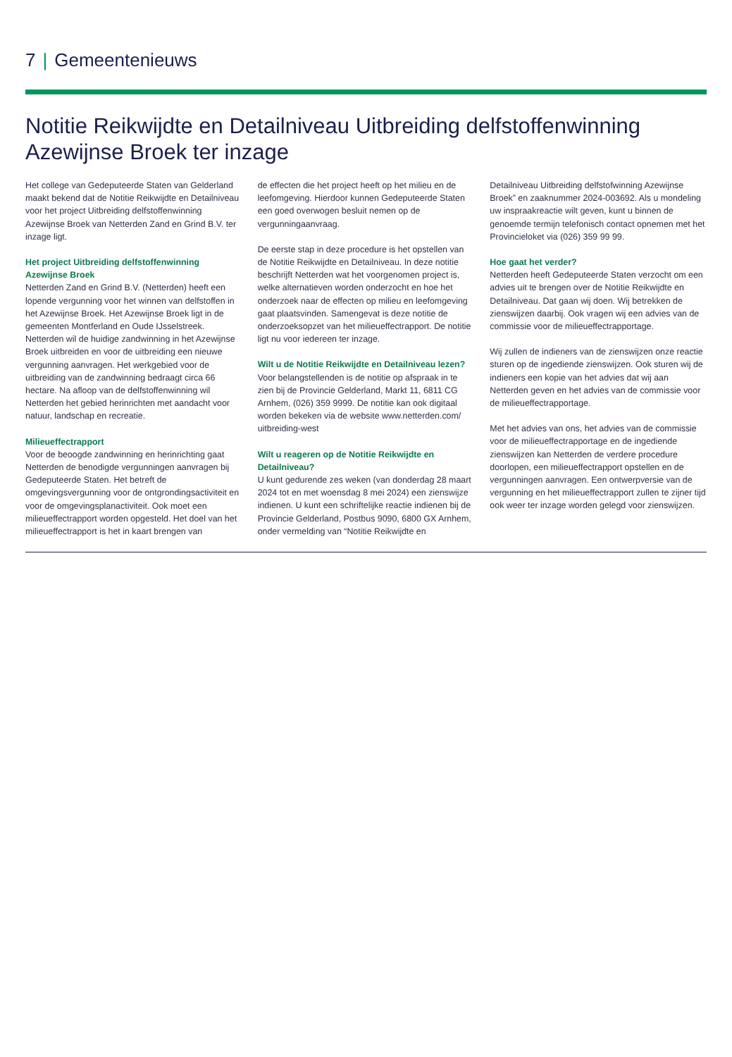7 | Gemeentenieuws
Notitie Reikwijdte en Detailniveau Uitbreiding delfstoffenwinning Azewijnse Broek ter inzage
Het college van Gedeputeerde Staten van Gelderland maakt bekend dat de Notitie Reikwijdte en Detailniveau voor het project Uitbreiding delfstoffenwinning Azewijnse Broek van Netterden Zand en Grind B.V. ter inzage ligt.
Het project Uitbreiding delfstoffenwinning Azewijnse Broek
Netterden Zand en Grind B.V. (Netterden) heeft een lopende vergunning voor het winnen van delfstoffen in het Azewijnse Broek. Het Azewijnse Broek ligt in de gemeenten Montferland en Oude IJsselstreek. Netterden wil de huidige zandwinning in het Azewijnse Broek uitbreiden en voor de uitbreiding een nieuwe vergunning aanvragen. Het werkgebied voor de uitbreiding van de zandwinning bedraagt circa 66 hectare. Na afloop van de delfstoffenwinning wil Netterden het gebied herinrichten met aandacht voor natuur, landschap en recreatie.
Milieueffectrapport
Voor de beoogde zandwinning en herinrichting gaat Netterden de benodigde vergunningen aanvragen bij Gedeputeerde Staten. Het betreft de omgevingsvergunning voor de ontgrondingsactiviteit en voor de omgevingsplanactiviteit. Ook moet een milieueffectrapport worden opgesteld. Het doel van het milieueffectrapport is het in kaart brengen van
de effecten die het project heeft op het milieu en de leefomgeving. Hierdoor kunnen Gedeputeerde Staten een goed overwogen besluit nemen op de vergunningaanvraag.
De eerste stap in deze procedure is het opstellen van de Notitie Reikwijdte en Detailniveau. In deze notitie beschrijft Netterden wat het voorgenomen project is, welke alternatieven worden onderzocht en hoe het onderzoek naar de effecten op milieu en leefomgeving gaat plaatsvinden. Samengevat is deze notitie de onderzoeksopzet van het milieueffectrapport. De notitie ligt nu voor iedereen ter inzage.
Wilt u de Notitie Reikwijdte en Detailniveau lezen?
Voor belangstellenden is de notitie op afspraak in te zien bij de Provincie Gelderland, Markt 11, 6811 CG Arnhem, (026) 359 9999. De notitie kan ook digitaal worden bekeken via de website www.netterden.com/ uitbreiding-west
Wilt u reageren op de Notitie Reikwijdte en Detailniveau?
U kunt gedurende zes weken (van donderdag 28 maart 2024 tot en met woensdag 8 mei 2024) een zienswijze indienen. U kunt een schriftelijke reactie indienen bij de Provincie Gelderland, Postbus 9090, 6800 GX Arnhem, onder vermelding van “Notitie Reikwijdte en
Detailniveau Uitbreiding delfstofwinning Azewijnse Broek” en zaaknummer 2024-003692. Als u mondeling uw inspraakreactie wilt geven, kunt u binnen de genoemde termijn telefonisch contact opnemen met het Provincieloket via (026) 359 99 99.
Hoe gaat het verder?
Netterden heeft Gedeputeerde Staten verzocht om een advies uit te brengen over de Notitie Reikwijdte en Detailniveau. Dat gaan wij doen. Wij betrekken de zienswijzen daarbij. Ook vragen wij een advies van de commissie voor de milieueffectrapportage.
Wij zullen de indieners van de zienswijzen onze reactie sturen op de ingediende zienswijzen. Ook sturen wij de indieners een kopie van het advies dat wij aan Netterden geven en het advies van de commissie voor de milieueffectrapportage.
Met het advies van ons, het advies van de commissie voor de milieueffectrapportage en de ingediende zienswijzen kan Netterden de verdere procedure doorlopen, een milieueffectrapport opstellen en de vergunningen aanvragen. Een ontwerpversie van de vergunning en het milieueffectrapport zullen te zijner tijd ook weer ter inzage worden gelegd voor zienswijzen.